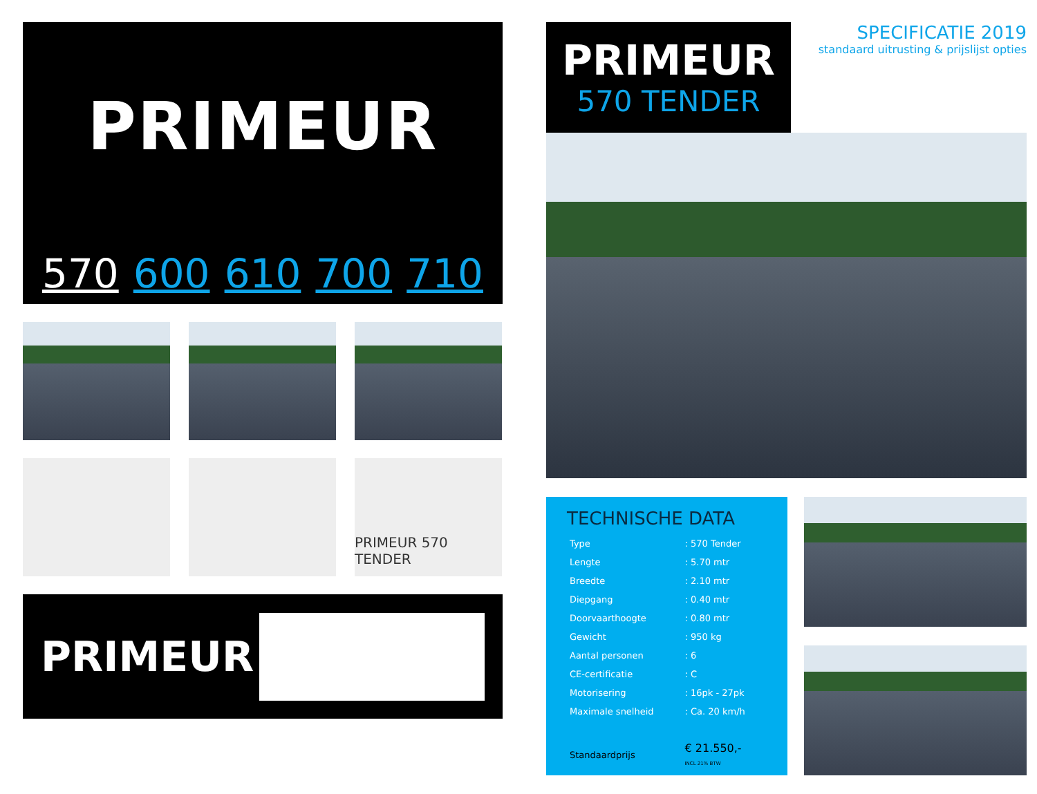PRIMEUR
570 600 610 700 710
PRIMEUR 570 TENDER
PRIMEUR
SPECIFICATIE 2019
standaard uitrusting & prijslijst opties
PRIMEUR
570 TENDER
TECHNISCHE DATA
| Type | : 570 Tender |
| Lengte | : 5.70 mtr |
| Breedte | : 2.10 mtr |
| Diepgang | : 0.40 mtr |
| Doorvaarthoogte | : 0.80 mtr |
| Gewicht | : 950 kg |
| Aantal personen | : 6 |
| CE-certificatie | : C |
| Motorisering | : 16pk - 27pk |
| Maximale snelheid | : Ca. 20 km/h |
| Standaardprijs | € 21.550,- INCL 21% BTW |